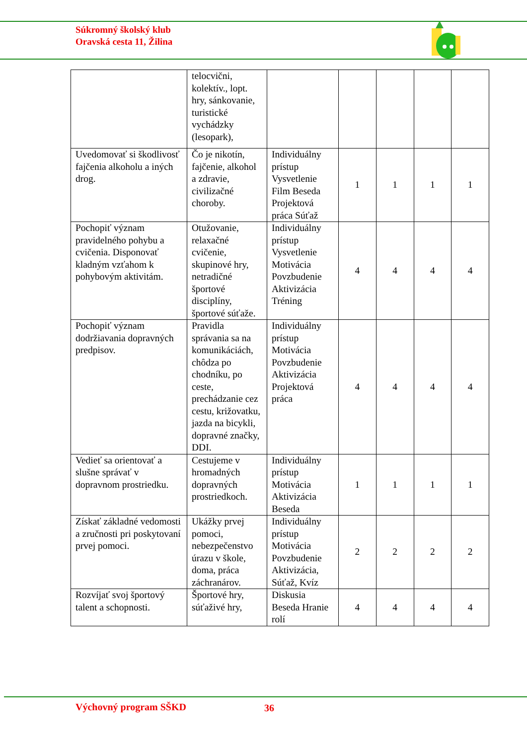Súkromný školský klub
Oravská cesta 11, Žilina
| | telocvični, kolektív., lopt. hry, sánkovanie, turistické vychádzky (lesopark), | | | | | |
| Uvedomovať si škodlivosť fajčenia alkoholu a iných drog. | Čo je nikotín, fajčenie, alkohol a zdravie, civilizačné choroby. | Individuálny prístup Vysvetlenie Film Beseda Projektová práca Súťaž | 1 | 1 | 1 | 1 |
| Pochopiť význam pravidelného pohybu a cvičenia. Disponovať kladným vzťahom k pohybovým aktivitám. | Otužovanie, relaxačné cvičenie, skupinové hry, netradičné športové disciplíny, športové súťaže. | Individuálny prístup Vysvetlenie Motivácia Povzbudenie Aktivizácia Tréning | 4 | 4 | 4 | 4 |
| Pochopiť význam dodržiavania dopravných predpisov. | Pravidla správania sa na komunikáciách, chôdza po chodníku, po ceste, prechádzanie cez cestu, križovatku, jazda na bicykli, dopravné značky, DDI. | Individuálny prístup Motivácia Povzbudenie Aktivizácia Projektová práca | 4 | 4 | 4 | 4 |
| Vedieť sa orientovať a slušne správať v dopravnom prostriedku. | Cestujeme v hromadných dopravných prostriedkoch. | Individuálny prístup Motivácia Aktivizácia Beseda | 1 | 1 | 1 | 1 |
| Získať základné vedomosti a zručnosti pri poskytovaní prvej pomoci. | Ukážky prvej pomoci, nebezpečenstvo úrazu v škole, doma, práca záchranárov. | Individuálny prístup Motivácia Povzbudenie Aktivizácia, Súťaž, Kvíz | 2 | 2 | 2 | 2 |
| Rozvíjať svoj športový talent a schopnosti. | Športové hry, súťaživé hry, | Diskusia Beseda Hranie rolí | 4 | 4 | 4 | 4 |
Výchovný program SŠKD 36